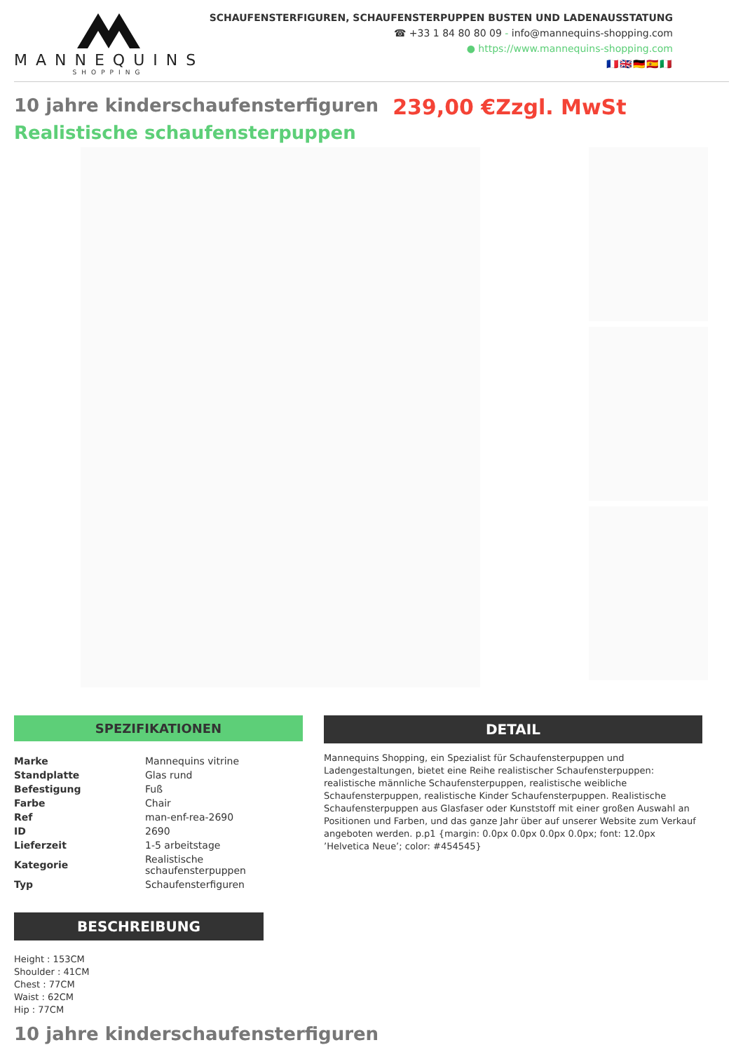MANNEQUINS
SHOPPING
SCHAUFENSTERFIGUREN, SCHAUFENSTERPUPPEN BUSTEN UND LADENAUSSTATUNG
☎ +33 1 84 80 80 09 - info@mannequins-shopping.com
● https://www.mannequins-shopping.com
🇫🇷🇬🇧🇩🇪🇪🇸🇮🇹
10 jahre kinderschaufensterfiguren 239,00 €Zzgl. MwSt
Realistische schaufensterpuppen
SPEZIFIKATIONEN
| Marke | Mannequins vitrine |
| Standplatte | Glas rund |
| Befestigung | Fuß |
| Farbe | Chair |
| Ref | man-enf-rea-2690 |
| ID | 2690 |
| Lieferzeit | 1-5 arbeitstage |
| Kategorie | Realistische schaufensterpuppen |
| Typ | Schaufensterfiguren |
BESCHREIBUNG
Height : 153CM
Shoulder : 41CM
Chest : 77CM
Waist : 62CM
Hip : 77CM
DETAIL
Mannequins Shopping, ein Spezialist für Schaufensterpuppen und Ladengestaltungen, bietet eine Reihe realistischer Schaufensterpuppen: realistische männliche Schaufensterpuppen, realistische weibliche Schaufensterpuppen, realistische Kinder Schaufensterpuppen. Realistische Schaufensterpuppen aus Glasfaser oder Kunststoff mit einer großen Auswahl an Positionen und Farben, und das ganze Jahr über auf unserer Website zum Verkauf angeboten werden. p.p1 {margin: 0.0px 0.0px 0.0px 0.0px; font: 12.0px ’Helvetica Neue’; color: #454545}
10 jahre kinderschaufensterfiguren